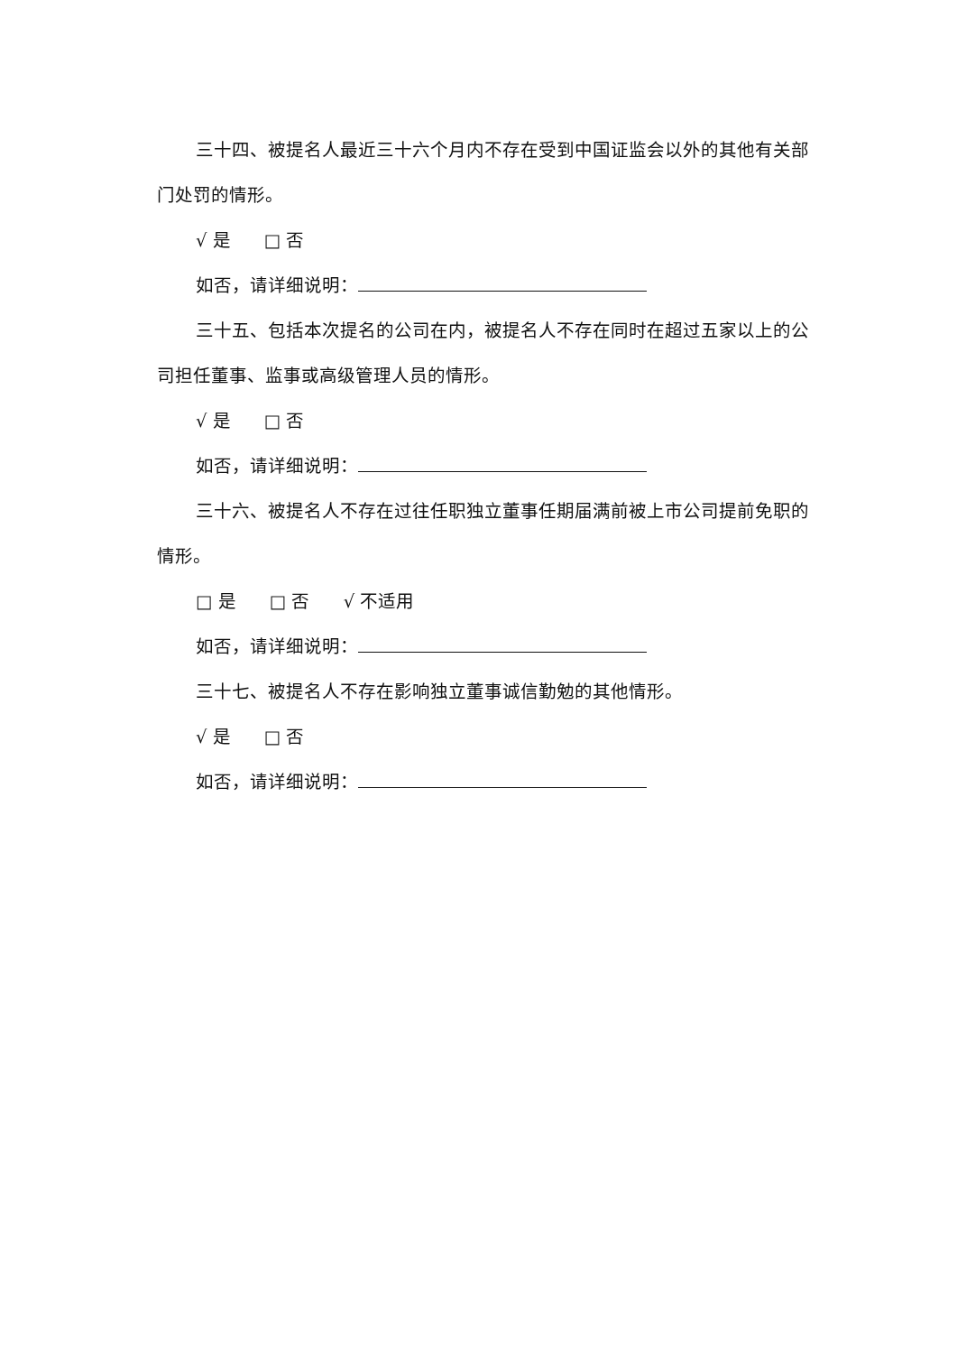三十四、被提名人最近三十六个月内不存在受到中国证监会以外的其他有关部门处罚的情形。
√ 是 □ 否
如否，请详细说明：
三十五、包括本次提名的公司在内，被提名人不存在同时在超过五家以上的公司担任董事、监事或高级管理人员的情形。
√ 是 □ 否
如否，请详细说明：
三十六、被提名人不存在过往任职独立董事任期届满前被上市公司提前免职的情形。
□ 是 □ 否 √ 不适用
如否，请详细说明：
三十七、被提名人不存在影响独立董事诚信勤勉的其他情形。
√ 是 □ 否
如否，请详细说明：